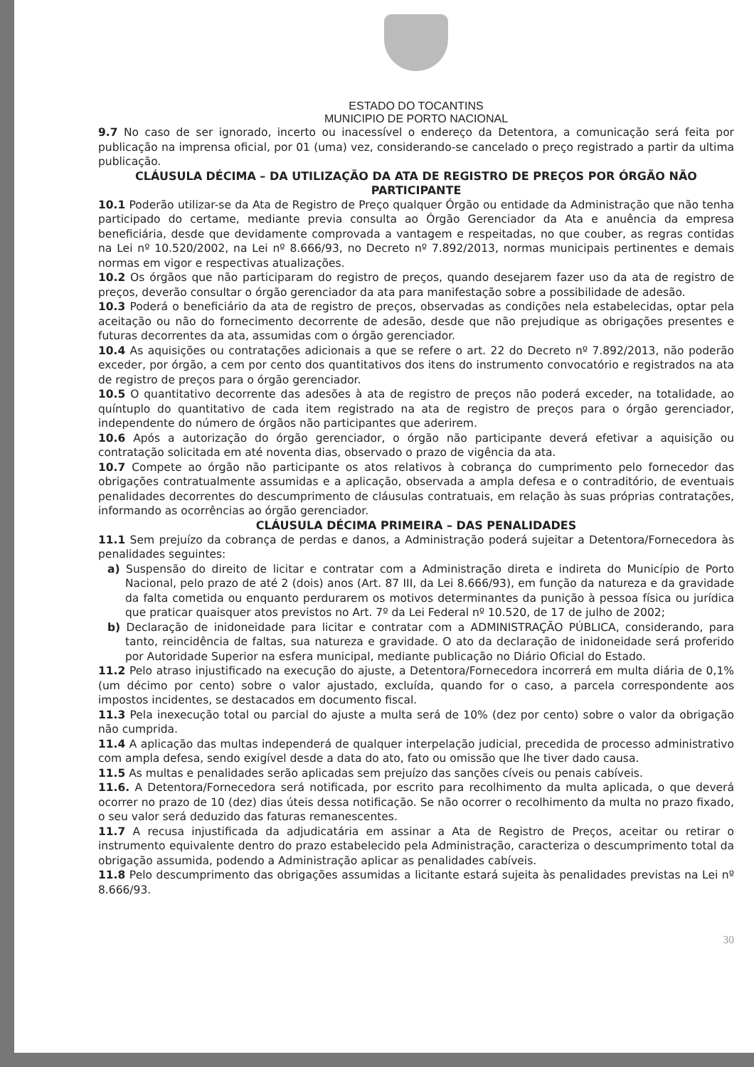ESTADO DO TOCANTINS
MUNICIPIO DE PORTO NACIONAL
9.7 No caso de ser ignorado, incerto ou inacessível o endereço da Detentora, a comunicação será feita por publicação na imprensa oficial, por 01 (uma) vez, considerando-se cancelado o preço registrado a partir da ultima publicação.
CLÁUSULA DÉCIMA – DA UTILIZAÇÃO DA ATA DE REGISTRO DE PREÇOS POR ÓRGÃO NÃO PARTICIPANTE
10.1 Poderão utilizar-se da Ata de Registro de Preço qualquer Órgão ou entidade da Administração que não tenha participado do certame, mediante previa consulta ao Órgão Gerenciador da Ata e anuência da empresa beneficiária, desde que devidamente comprovada a vantagem e respeitadas, no que couber, as regras contidas na Lei nº 10.520/2002, na Lei nº 8.666/93, no Decreto nº 7.892/2013, normas municipais pertinentes e demais normas em vigor e respectivas atualizações.
10.2 Os órgãos que não participaram do registro de preços, quando desejarem fazer uso da ata de registro de preços, deverão consultar o órgão gerenciador da ata para manifestação sobre a possibilidade de adesão.
10.3 Poderá o beneficiário da ata de registro de preços, observadas as condições nela estabelecidas, optar pela aceitação ou não do fornecimento decorrente de adesão, desde que não prejudique as obrigações presentes e futuras decorrentes da ata, assumidas com o órgão gerenciador.
10.4 As aquisições ou contratações adicionais a que se refere o art. 22 do Decreto nº 7.892/2013, não poderão exceder, por órgão, a cem por cento dos quantitativos dos itens do instrumento convocatório e registrados na ata de registro de preços para o órgão gerenciador.
10.5 O quantitativo decorrente das adesões à ata de registro de preços não poderá exceder, na totalidade, ao quíntuplo do quantitativo de cada item registrado na ata de registro de preços para o órgão gerenciador, independente do número de órgãos não participantes que aderirem.
10.6 Após a autorização do órgão gerenciador, o órgão não participante deverá efetivar a aquisição ou contratação solicitada em até noventa dias, observado o prazo de vigência da ata.
10.7 Compete ao órgão não participante os atos relativos à cobrança do cumprimento pelo fornecedor das obrigações contratualmente assumidas e a aplicação, observada a ampla defesa e o contraditório, de eventuais penalidades decorrentes do descumprimento de cláusulas contratuais, em relação às suas próprias contratações, informando as ocorrências ao órgão gerenciador.
CLÁUSULA DÉCIMA PRIMEIRA – DAS PENALIDADES
11.1 Sem prejuízo da cobrança de perdas e danos, a Administração poderá sujeitar a Detentora/Fornecedora às penalidades seguintes:
a) Suspensão do direito de licitar e contratar com a Administração direta e indireta do Município de Porto Nacional, pelo prazo de até 2 (dois) anos (Art. 87 III, da Lei 8.666/93), em função da natureza e da gravidade da falta cometida ou enquanto perdurarem os motivos determinantes da punição à pessoa física ou jurídica que praticar quaisquer atos previstos no Art. 7º da Lei Federal nº 10.520, de 17 de julho de 2002;
b) Declaração de inidoneidade para licitar e contratar com a ADMINISTRAÇÃO PÚBLICA, considerando, para tanto, reincidência de faltas, sua natureza e gravidade. O ato da declaração de inidoneidade será proferido por Autoridade Superior na esfera municipal, mediante publicação no Diário Oficial do Estado.
11.2 Pelo atraso injustificado na execução do ajuste, a Detentora/Fornecedora incorrerá em multa diária de 0,1% (um décimo por cento) sobre o valor ajustado, excluída, quando for o caso, a parcela correspondente aos impostos incidentes, se destacados em documento fiscal.
11.3 Pela inexecução total ou parcial do ajuste a multa será de 10% (dez por cento) sobre o valor da obrigação não cumprida.
11.4 A aplicação das multas independerá de qualquer interpelação judicial, precedida de processo administrativo com ampla defesa, sendo exigível desde a data do ato, fato ou omissão que lhe tiver dado causa.
11.5 As multas e penalidades serão aplicadas sem prejuízo das sanções cíveis ou penais cabíveis.
11.6. A Detentora/Fornecedora será notificada, por escrito para recolhimento da multa aplicada, o que deverá ocorrer no prazo de 10 (dez) dias úteis dessa notificação. Se não ocorrer o recolhimento da multa no prazo fixado, o seu valor será deduzido das faturas remanescentes.
11.7 A recusa injustificada da adjudicatária em assinar a Ata de Registro de Preços, aceitar ou retirar o instrumento equivalente dentro do prazo estabelecido pela Administração, caracteriza o descumprimento total da obrigação assumida, podendo a Administração aplicar as penalidades cabíveis.
11.8 Pelo descumprimento das obrigações assumidas a licitante estará sujeita às penalidades previstas na Lei nº 8.666/93.
30